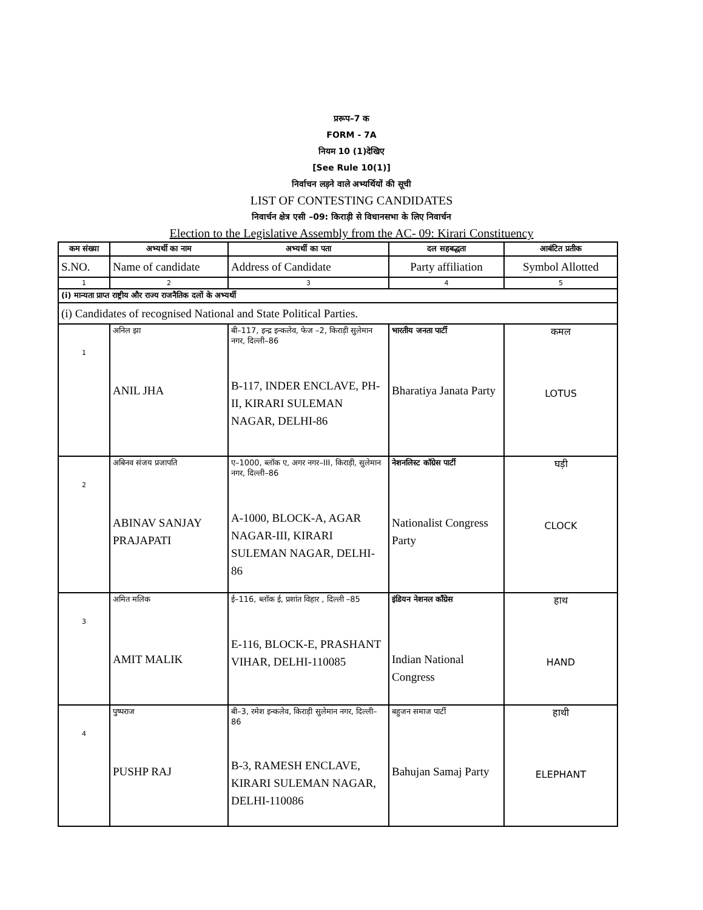प्ररूप–7 क
FORM - 7A
नियम 10 (1)देखिए
[See Rule 10(1)]
निर्वाचन लड़ने वाले अभ्यर्थियों की सूची
LIST OF CONTESTING CANDIDATES
निवार्चन क्षेत्र एसी –09: किराड़ी से विधानसभा के लिए निवार्चन
Election to the Legislative Assembly from the AC- 09: Kirari Constituency
| कम संख्या | अभ्यर्थी का नाम | अभ्यर्थी का पता | दल सहबद्धता | आबंटित प्रतीक |
| S.NO. | Name of candidate | Address of Candidate | Party affiliation | Symbol Allotted |
| 1 | 2 | 3 | 4 | 5 |
| (i) मान्यता प्राप्त राष्ट्रीय और राज्य राजनैतिक दलों के अभ्यर्थी | | | | |
| (i) Candidates of recognised National and State Political Parties. | | | | |
| 1 | अनिल झा ANIL JHA | बी–117, इन्द्र इन्कलेव, फेज –2, किराड़ी सुलेमान नगर, दिल्ली–86 B-117, INDER ENCLAVE, PH-II, KIRARI SULEMAN NAGAR, DELHI-86 | भारतीय जनता पार्टी Bharatiya Janata Party | कमल LOTUS |
| 2 | अबिनव संजय प्रजापति ABINAV SANJAY PRAJAPATI | ए–1000, ब्लॉक ए, अगर नगर–III, किराड़ी, सुलेमान नगर, दिल्ली–86 A-1000, BLOCK-A, AGAR NAGAR-III, KIRARI SULEMAN NAGAR, DELHI-86 | नेशनलिस्ट कॉग्रेस पार्टी Nationalist Congress Party | घड़ी CLOCK |
| 3 | अमित मलिक AMIT MALIK | ई–116, ब्लॉक ई, प्रशांत विहार , दिल्ली –85 E-116, BLOCK-E, PRASHANT VIHAR, DELHI-110085 | इंडियन नेशनल कॉंग्रेस Indian National Congress | हाथ HAND |
| 4 | पुष्पराज PUSHP RAJ | बी–3, रमेश इन्कलेव, किराड़ी सुलेमान नगर, दिल्ली–86 B-3, RAMESH ENCLAVE, KIRARI SULEMAN NAGAR, DELHI-110086 | बहुजन समाज पार्टी Bahujan Samaj Party | हाथी ELEPHANT |